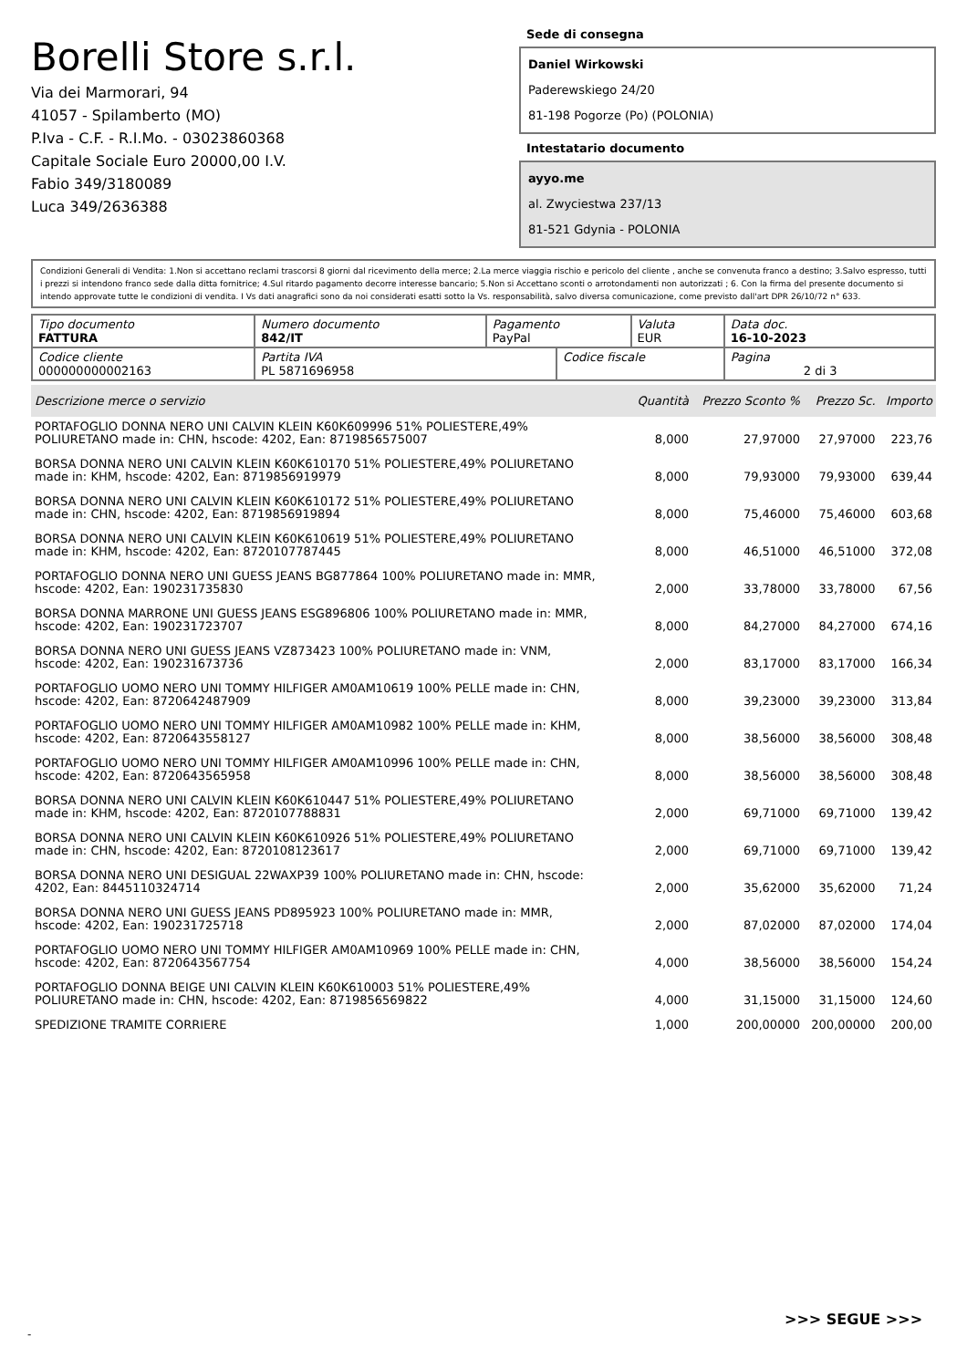Borelli Store s.r.l.
Via dei Marmorari, 94
41057 - Spilamberto (MO)
P.Iva - C.F. - R.I.Mo. - 03023860368
Capitale Sociale Euro 20000,00 I.V.
Fabio 349/3180089
Luca 349/2636388
Sede di consegna
Daniel Wirkowski
Paderewskiego 24/20
81-198 Pogorze (Po) (POLONIA)
Intestatario documento
ayyo.me
al. Zwyciestwa 237/13
81-521 Gdynia - POLONIA
Condizioni Generali di Vendita: 1.Non si accettano reclami trascorsi 8 giorni dal ricevimento della merce; 2.La merce viaggia rischio e pericolo del cliente , anche se convenuta franco a destino; 3.Salvo espresso, tutti i prezzi si intendono franco sede dalla ditta fornitrice; 4.Sul ritardo pagamento decorre interesse bancario; 5.Non si Accettano sconti o arrotondamenti non autorizzati ; 6. Con la firma del presente documento si intendo approvate tutte le condizioni di vendita. I Vs dati anagrafici sono da noi considerati esatti sotto la Vs. responsabilità, salvo diversa comunicazione, come previsto dall'art DPR 26/10/72 n° 633.
| Tipo documento FATTURA | Numero documento 842/IT | Pagamento PayPal | | Valuta EUR | Data doc. 16-10-2023 |
| Codice cliente 000000000002163 | Partita IVA PL 5871696958 | | Codice fiscale | | Pagina 2 di 3 |
| Descrizione merce o servizio | Quantità | Prezzo Sconto % | Prezzo Sc. | Importo |
| --- | --- | --- | --- | --- |
| PORTAFOGLIO DONNA NERO UNI CALVIN KLEIN K60K609996 51% POLIESTERE,49% POLIURETANO made in: CHN, hscode: 4202, Ean: 8719856575007 | 8,000 | 27,97000 | 27,97000 | 223,76 |
| BORSA DONNA NERO UNI CALVIN KLEIN K60K610170 51% POLIESTERE,49% POLIURETANO made in: KHM, hscode: 4202, Ean: 8719856919979 | 8,000 | 79,93000 | 79,93000 | 639,44 |
| BORSA DONNA NERO UNI CALVIN KLEIN K60K610172 51% POLIESTERE,49% POLIURETANO made in: CHN, hscode: 4202, Ean: 8719856919894 | 8,000 | 75,46000 | 75,46000 | 603,68 |
| BORSA DONNA NERO UNI CALVIN KLEIN K60K610619 51% POLIESTERE,49% POLIURETANO made in: KHM, hscode: 4202, Ean: 8720107787445 | 8,000 | 46,51000 | 46,51000 | 372,08 |
| PORTAFOGLIO DONNA NERO UNI GUESS JEANS BG877864 100% POLIURETANO made in: MMR, hscode: 4202, Ean: 190231735830 | 2,000 | 33,78000 | 33,78000 | 67,56 |
| BORSA DONNA MARRONE UNI GUESS JEANS ESG896806 100% POLIURETANO made in: MMR, hscode: 4202, Ean: 190231723707 | 8,000 | 84,27000 | 84,27000 | 674,16 |
| BORSA DONNA NERO UNI GUESS JEANS VZ873423 100% POLIURETANO made in: VNM, hscode: 4202, Ean: 190231673736 | 2,000 | 83,17000 | 83,17000 | 166,34 |
| PORTAFOGLIO UOMO NERO UNI TOMMY HILFIGER AM0AM10619 100% PELLE made in: CHN, hscode: 4202, Ean: 8720642487909 | 8,000 | 39,23000 | 39,23000 | 313,84 |
| PORTAFOGLIO UOMO NERO UNI TOMMY HILFIGER AM0AM10982 100% PELLE made in: KHM, hscode: 4202, Ean: 8720643558127 | 8,000 | 38,56000 | 38,56000 | 308,48 |
| PORTAFOGLIO UOMO NERO UNI TOMMY HILFIGER AM0AM10996 100% PELLE made in: CHN, hscode: 4202, Ean: 8720643565958 | 8,000 | 38,56000 | 38,56000 | 308,48 |
| BORSA DONNA NERO UNI CALVIN KLEIN K60K610447 51% POLIESTERE,49% POLIURETANO made in: KHM, hscode: 4202, Ean: 8720107788831 | 2,000 | 69,71000 | 69,71000 | 139,42 |
| BORSA DONNA NERO UNI CALVIN KLEIN K60K610926 51% POLIESTERE,49% POLIURETANO made in: CHN, hscode: 4202, Ean: 8720108123617 | 2,000 | 69,71000 | 69,71000 | 139,42 |
| BORSA DONNA NERO UNI DESIGUAL 22WAXP39 100% POLIURETANO made in: CHN, hscode: 4202, Ean: 8445110324714 | 2,000 | 35,62000 | 35,62000 | 71,24 |
| BORSA DONNA NERO UNI GUESS JEANS PD895923 100% POLIURETANO made in: MMR, hscode: 4202, Ean: 190231725718 | 2,000 | 87,02000 | 87,02000 | 174,04 |
| PORTAFOGLIO UOMO NERO UNI TOMMY HILFIGER AM0AM10969 100% PELLE made in: CHN, hscode: 4202, Ean: 8720643567754 | 4,000 | 38,56000 | 38,56000 | 154,24 |
| PORTAFOGLIO DONNA BEIGE UNI CALVIN KLEIN K60K610003 51% POLIESTERE,49% POLIURETANO made in: CHN, hscode: 4202, Ean: 8719856569822 | 4,000 | 31,15000 | 31,15000 | 124,60 |
| SPEDIZIONE TRAMITE CORRIERE | 1,000 | 200,00000 | 200,00000 | 200,00 |
>>> SEGUE >>>
-